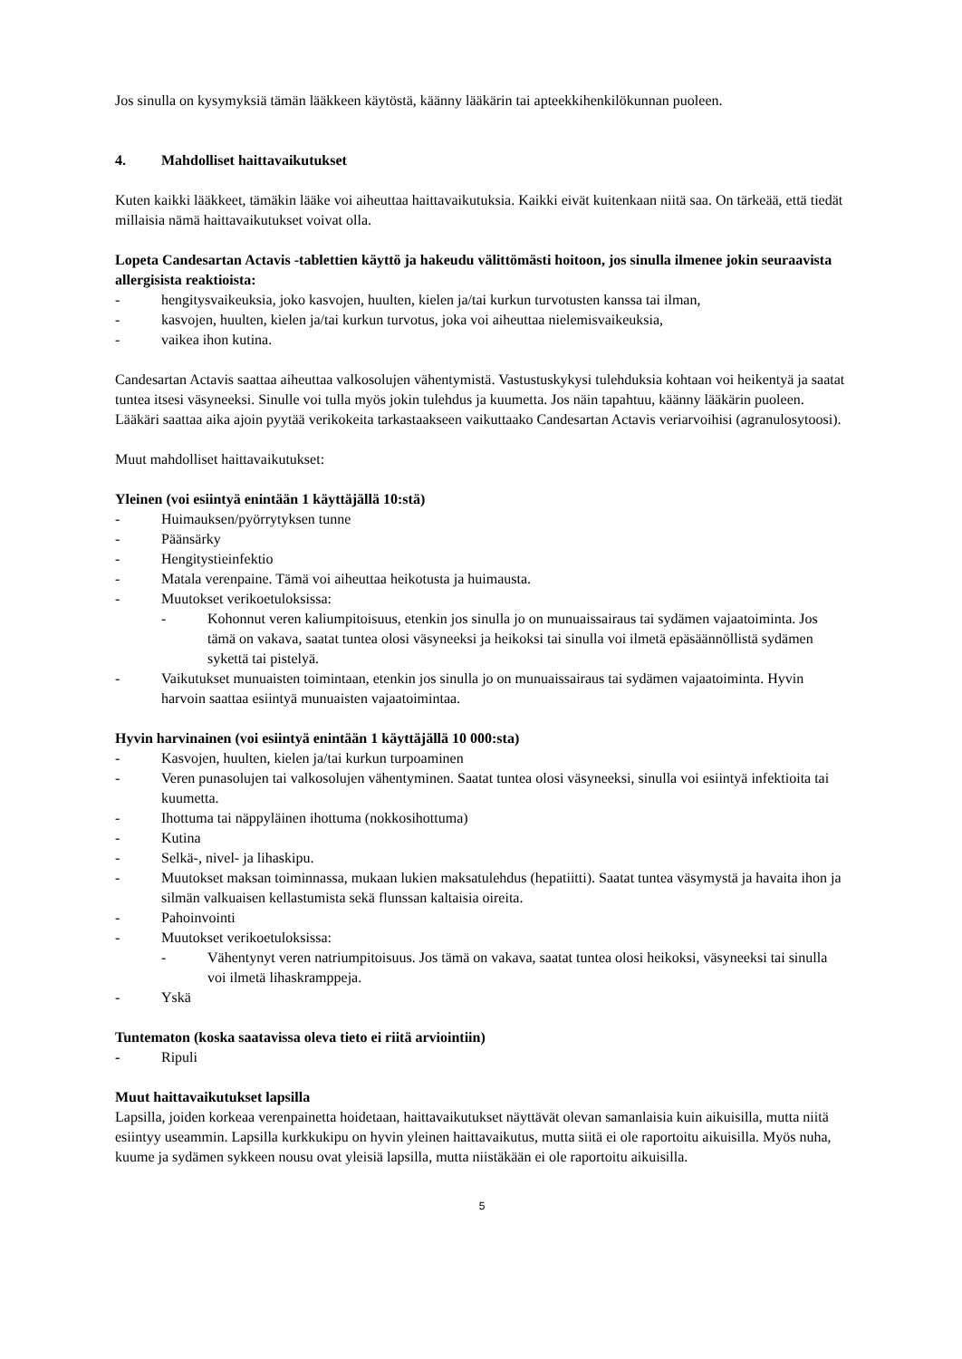Jos sinulla on kysymyksiä tämän lääkkeen käytöstä, käänny lääkärin tai apteekkihenkilökunnan puoleen.
4. Mahdolliset haittavaikutukset
Kuten kaikki lääkkeet, tämäkin lääke voi aiheuttaa haittavaikutuksia. Kaikki eivät kuitenkaan niitä saa. On tärkeää, että tiedät millaisia nämä haittavaikutukset voivat olla.
Lopeta Candesartan Actavis -tablettien käyttö ja hakeudu välittömästi hoitoon, jos sinulla ilmenee jokin seuraavista allergisista reaktioista:
- hengitysvaikeuksia, joko kasvojen, huulten, kielen ja/tai kurkun turvotusten kanssa tai ilman,
- kasvojen, huulten, kielen ja/tai kurkun turvotus, joka voi aiheuttaa nielemisvaikeuksia,
- vaikea ihon kutina.
Candesartan Actavis saattaa aiheuttaa valkosolujen vähentymistä. Vastustuskykysi tulehduksia kohtaan voi heikentyä ja saatat tuntea itsesi väsyneeksi. Sinulle voi tulla myös jokin tulehdus ja kuumetta. Jos näin tapahtuu, käänny lääkärin puoleen. Lääkäri saattaa aika ajoin pyytää verikokeita tarkastaakseen vaikuttaako Candesartan Actavis veriarvoihisi (agranulosytoosi).
Muut mahdolliset haittavaikutukset:
Yleinen (voi esiintyä enintään 1 käyttäjällä 10:stä)
- Huimauksen/pyörrytyksen tunne
- Päänsärky
- Hengitystieinfektio
- Matala verenpaine. Tämä voi aiheuttaa heikotusta ja huimausta.
- Muutokset verikoetuloksissa:
- Kohonnut veren kaliumpitoisuus, etenkin jos sinulla jo on munuaissairaus tai sydämen vajaatoiminta. Jos tämä on vakava, saatat tuntea olosi väsyneeksi ja heikoksi tai sinulla voi ilmetä epäsäännöllistä sydämen sykettä tai pistelyä.
- Vaikutukset munuaisten toimintaan, etenkin jos sinulla jo on munuaissairaus tai sydämen vajaatoiminta. Hyvin harvoin saattaa esiintyä munuaisten vajaatoimintaa.
Hyvin harvinainen (voi esiintyä enintään 1 käyttäjällä 10 000:sta)
- Kasvojen, huulten, kielen ja/tai kurkun turpoaminen
- Veren punasolujen tai valkosolujen vähentyminen. Saatat tuntea olosi väsyneeksi, sinulla voi esiintyä infektioita tai kuumetta.
- Ihottuma tai näppyläinen ihottuma (nokkosihottuma)
- Kutina
- Selkä-, nivel- ja lihaskipu.
- Muutokset maksan toiminnassa, mukaan lukien maksatulehdus (hepatiitti). Saatat tuntea väsymystä ja havaita ihon ja silmän valkuaisen kellastumista sekä flunssan kaltaisia oireita.
- Pahoinvointi
- Muutokset verikoetuloksissa:
- Vähentynyt veren natriumpitoisuus. Jos tämä on vakava, saatat tuntea olosi heikoksi, väsyneeksi tai sinulla voi ilmetä lihaskramppeja.
- Yskä
Tuntematon (koska saatavissa oleva tieto ei riitä arviointiin)
- Ripuli
Muut haittavaikutukset lapsilla
Lapsilla, joiden korkeaa verenpainetta hoidetaan, haittavaikutukset näyttävät olevan samanlaisia kuin aikuisilla, mutta niitä esiintyy useammin. Lapsilla kurkkukipu on hyvin yleinen haittavaikutus, mutta siitä ei ole raportoitu aikuisilla. Myös nuha, kuume ja sydämen sykkeen nousu ovat yleisiä lapsilla, mutta niistäkään ei ole raportoitu aikuisilla.
5